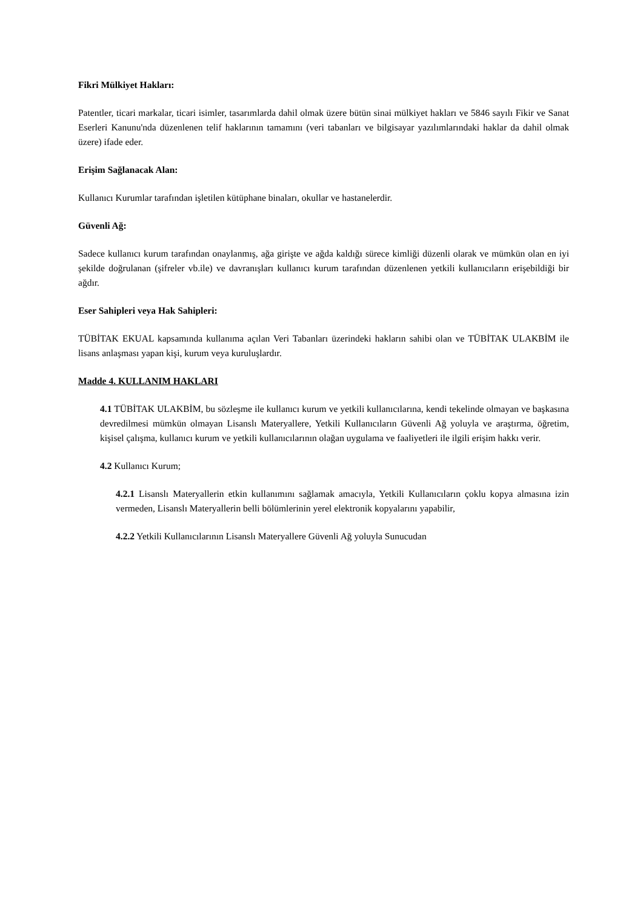Fikri Mülkiyet Hakları:
Patentler, ticari markalar, ticari isimler, tasarımlarda dahil olmak üzere bütün sinai mülkiyet hakları ve 5846 sayılı Fikir ve Sanat Eserleri Kanunu'nda düzenlenen telif haklarının tamamını (veri tabanları ve bilgisayar yazılımlarındaki haklar da dahil olmak üzere) ifade eder.
Erişim Sağlanacak Alan:
Kullanıcı Kurumlar tarafından işletilen kütüphane binaları, okullar ve hastanelerdir.
Güvenli Ağ:
Sadece kullanıcı kurum tarafından onaylanmış, ağa girişte ve ağda kaldığı sürece kimliği düzenli olarak ve mümkün olan en iyi şekilde doğrulanan (şifreler vb.ile) ve davranışları kullanıcı kurum tarafından düzenlenen yetkili kullanıcıların erişebildiği bir ağdır.
Eser Sahipleri veya Hak Sahipleri:
TÜBİTAK EKUAL kapsamında kullanıma açılan Veri Tabanları üzerindeki hakların sahibi olan ve TÜBİTAK ULAKBİM ile lisans anlaşması yapan kişi, kurum veya kuruluşlardır.
Madde 4. KULLANIM HAKLARI
4.1 TÜBİTAK ULAKBİM, bu sözleşme ile kullanıcı kurum ve yetkili kullanıcılarına, kendi tekelinde olmayan ve başkasına devredilmesi mümkün olmayan Lisanslı Materyallere, Yetkili Kullanıcıların Güvenli Ağ yoluyla ve araştırma, öğretim, kişisel çalışma, kullanıcı kurum ve yetkili kullanıcılarının olağan uygulama ve faaliyetleri ile ilgili erişim hakkı verir.
4.2 Kullanıcı Kurum;
4.2.1 Lisanslı Materyallerin etkin kullanımını sağlamak amacıyla, Yetkili Kullanıcıların çoklu kopya almasına izin vermeden, Lisanslı Materyallerin belli bölümlerinin yerel elektronik kopyalarını yapabilir,
4.2.2 Yetkili Kullanıcılarının Lisanslı Materyallere Güvenli Ağ yoluyla Sunucudan